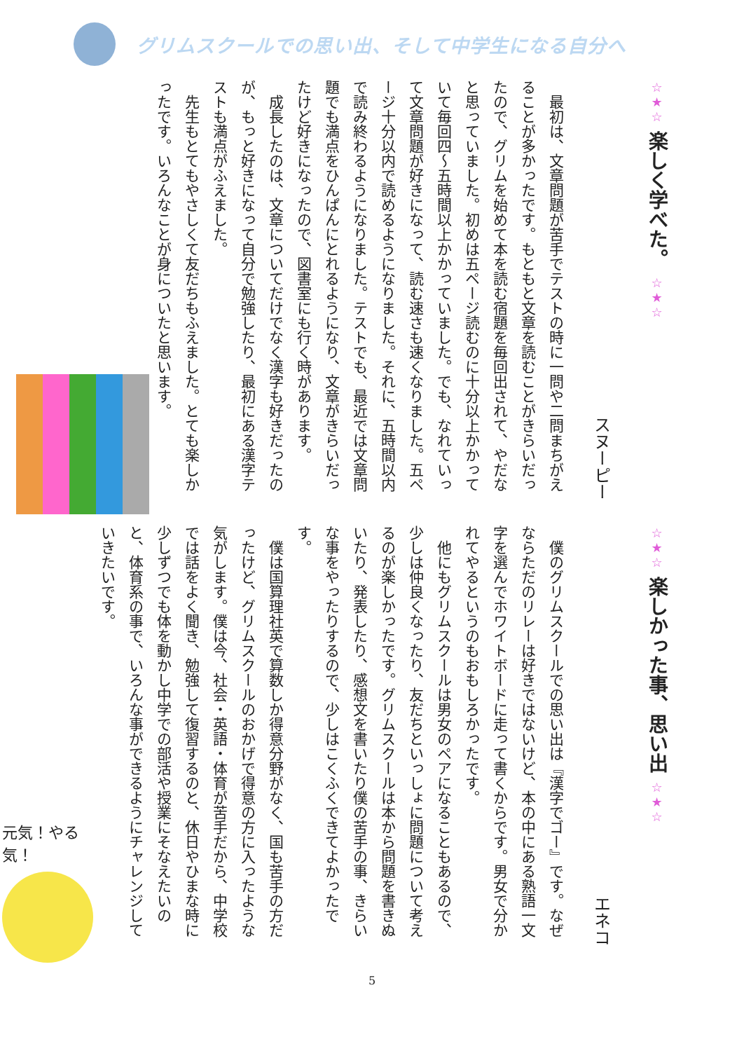グリムスクールでの思い出、そして中学生になる自分へ
☆★☆ 楽しく学べた。 ☆★☆
スヌーピー
最初は、文章問題が苦手でテストの時に一問や二問まちがえることが多かったです。もともと文章を読むことがきらいだったので、グリムを始めて本を読む宿題を毎回出されて、やだなと思っていました。初めは五ページ読むのに十分以上かかっていて毎回四～五時間以上かかっていました。でも、なれていって文章問題が好きになって、読む速さも速くなりました。五ページ十分以内で読めるようになりました。それに、五時間以内で読み終わるようになりました。テストでも、最近では文章問題でも満点をひんぱんにとれるようになり、文章がきらいだったけど好きになったので、図書室にも行く時があります。
成長したのは、文章についてだけでなく漢字も好きだったのが、もっと好きになって自分で勉強したり、最初にある漢字テストも満点がふえました。
先生もとてもやさしくて友だちもふえました。とても楽しかったです。いろんなことが身についたと思います。
☆★☆ 楽しかった事、思い出 ☆★☆
エネコ
僕のグリムスクールでの思い出は『漢字でゴー』です。なぜならただのリレーは好きではないけど、本の中にある熟語一文字を選んでホワイトボードに走って書くからです。男女で分かれてやるというのもおもしろかったです。
他にもグリムスクールは男女のペアになることもあるので、少しは仲良くなったり、友だちといっしょに問題について考えるのが楽しかったです。グリムスクールは本から問題を書きぬいたり、発表したり、感想文を書いたり僕の苦手の事、きらいな事をやったりするので、少しはこくふくできてよかったです。
僕は国算理社英で算数しか得意分野がなく、国も苦手の方だったけど、グリムスクールのおかげで得意の方に入ったような気がします。僕は今、社会・英語・体育が苦手だから、中学校では話をよく聞き、勉強して復習するのと、休日やひまな時に少しずつでも体を動かし中学での部活や授業にそなえたいのと、体育系の事で、いろんな事ができるようにチャレンジしていきたいです。
元気！やる気！
5